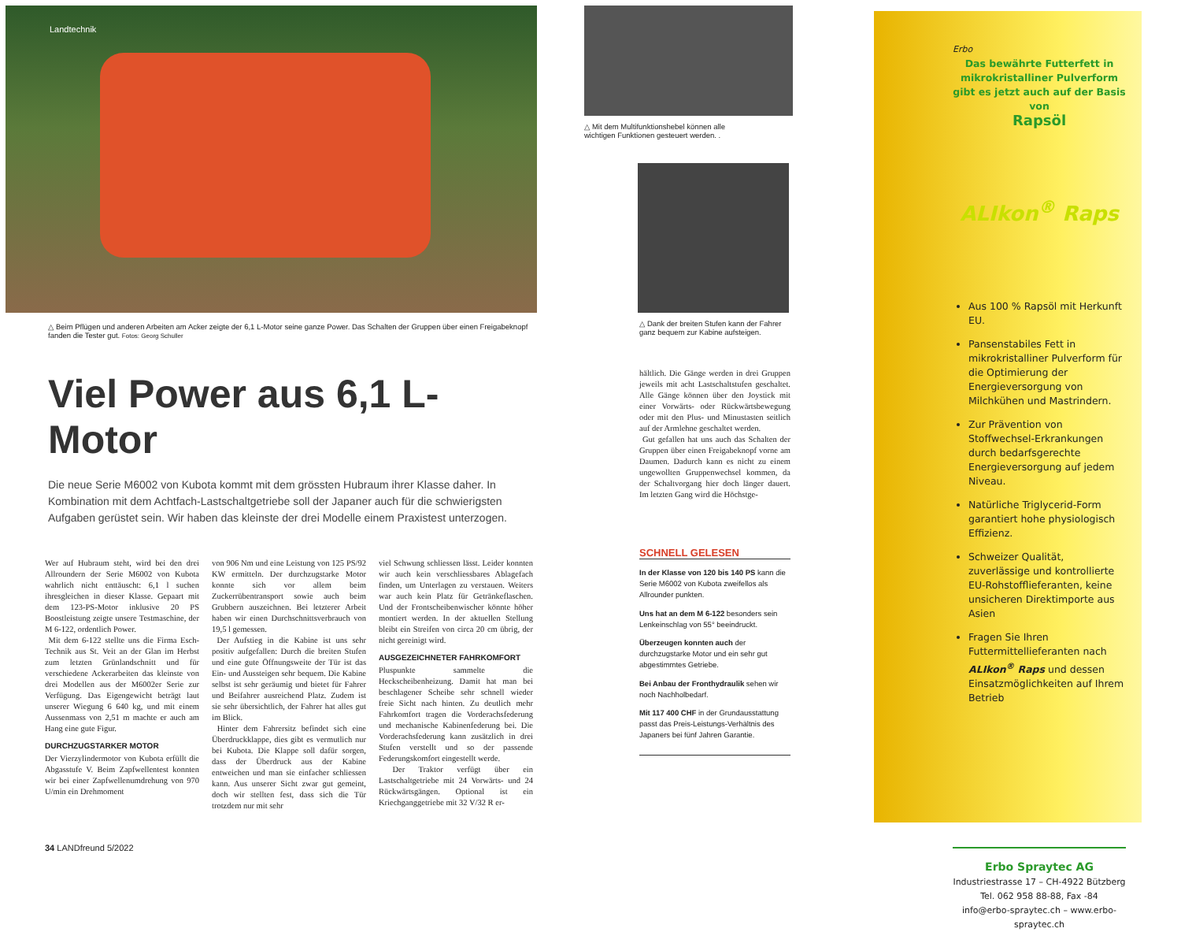Landtechnik
△ Beim Pflügen und anderen Arbeiten am Acker zeigte der 6,1 L-Motor seine ganze Power. Das Schalten der Gruppen über einen Freigabeknopf fanden die Tester gut. Fotos: Georg Schuller
Viel Power aus 6,1 L-Motor
Die neue Serie M6002 von Kubota kommt mit dem grössten Hubraum ihrer Klasse daher. In Kombination mit dem Achtfach-Lastschaltgetriebe soll der Japaner auch für die schwierigsten Aufgaben gerüstet sein. Wir haben das kleinste der drei Modelle einem Praxistest unterzogen.
Wer auf Hubraum steht, wird bei den drei Allroundern der Serie M6002 von Kubota wahrlich nicht enttäuscht: 6,1 l suchen ihresgleichen in dieser Klasse. Gepaart mit dem 123-PS-Motor inklusive 20 PS Boostleistung zeigte unsere Testmaschine, der M 6-122, ordentlich Power.
Mit dem 6-122 stellte uns die Firma Esch-Technik aus St. Veit an der Glan im Herbst zum letzten Grünlandschnitt und für verschiedene Ackerarbeiten das kleinste von drei Modellen aus der M6002er Serie zur Verfügung. Das Eigengewicht beträgt laut unserer Wiegung 6 640 kg, und mit einem Aussenmass von 2,51 m machte er auch am Hang eine gute Figur.
DURCHZUGSTARKER MOTOR
Der Vierzylindermotor von Kubota erfüllt die Abgasstufe V. Beim Zapfwellentest konnten wir bei einer Zapfwellenumdrehung von 970 U/min ein Drehmoment
von 906 Nm und eine Leistung von 125 PS/92 KW ermitteln. Der durchzugstarke Motor konnte sich vor allem beim Zuckerrübentransport sowie auch beim Grubbern auszeichnen. Bei letzterer Arbeit haben wir einen Durchschnittsverbrauch von 19,5 l gemessen.
Der Aufstieg in die Kabine ist uns sehr positiv aufgefallen: Durch die breiten Stufen und eine gute Öffnungsweite der Tür ist das Ein- und Aussteigen sehr bequem. Die Kabine selbst ist sehr geräumig und bietet für Fahrer und Beifahrer ausreichend Platz. Zudem ist sie sehr übersichtlich, der Fahrer hat alles gut im Blick.
Hinter dem Fahrersitz befindet sich eine Überdruckklappe, dies gibt es vermutlich nur bei Kubota. Die Klappe soll dafür sorgen, dass der Überdruck aus der Kabine entweichen und man sie einfacher schliessen kann. Aus unserer Sicht zwar gut gemeint, doch wir stellten fest, dass sich die Tür trotzdem nur mit sehr
viel Schwung schliessen lässt. Leider konnten wir auch kein verschliessbares Ablagefach finden, um Unterlagen zu verstauen. Weiters war auch kein Platz für Getränkeflaschen. Und der Frontscheibenwischer könnte höher montiert werden. In der aktuellen Stellung bleibt ein Streifen von circa 20 cm übrig, der nicht gereinigt wird.
AUSGEZEICHNETER FAHRKOMFORT
Pluspunkte sammelte die Heckscheibenheizung. Damit hat man bei beschlagener Scheibe sehr schnell wieder freie Sicht nach hinten. Zu deutlich mehr Fahrkomfort tragen die Vorderachsfederung und mechanische Kabinenfederung bei. Die Vorderachsfederung kann zusätzlich in drei Stufen verstellt und so der passende Federungskomfort eingestellt werde.
Der Traktor verfügt über ein Lastschaltgetriebe mit 24 Vorwärts- und 24 Rückwärtsgängen. Optional ist ein Kriechganggetriebe mit 32 V/32 R er-
34 LANDfreund 5/2022
△ Mit dem Multifunktionshebel können alle wichtigen Funktionen gesteuert werden. .
△ Dank der breiten Stufen kann der Fahrer ganz bequem zur Kabine aufsteigen.
hältlich. Die Gänge werden in drei Gruppen jeweils mit acht Lastschaltstufen geschaltet. Alle Gänge können über den Joystick mit einer Vorwärts- oder Rückwärtsbewegung oder mit den Plus- und Minustasten seitlich auf der Armlehne geschaltet werden.
Gut gefallen hat uns auch das Schalten der Gruppen über einen Freigabeknopf vorne am Daumen. Dadurch kann es nicht zu einem ungewollten Gruppenwechsel kommen, da der Schaltvorgang hier doch länger dauert. Im letzten Gang wird die Höchstge-
SCHNELL GELESEN
In der Klasse von 120 bis 140 PS kann die Serie M6002 von Kubota zweifellos als Allrounder punkten.
Uns hat an dem M 6-122 besonders sein Lenkeinschlag von 55° beeindruckt.
Überzeugen konnten auch der durchzugstarke Motor und ein sehr gut abgestimmtes Getriebe.
Bei Anbau der Fronthydraulik sehen wir noch Nachholbedarf.
Mit 117 400 CHF in der Grundausstattung passt das Preis-Leistungs-Verhältnis des Japaners bei fünf Jahren Garantie.
Erbo
Das bewährte Futterfett in mikrokristalliner Pulverform gibt es jetzt auch auf der Basis von
Rapsöl
ALIkon<sup>®</sup> Raps
Aus 100 % Rapsöl mit Herkunft EU.
Pansenstabiles Fett in mikrokristalliner Pulverform für die Optimierung der Energieversorgung von Milchkühen und Mastrindern.
Zur Prävention von Stoffwechsel-Erkrankungen durch bedarfsgerechte Energieversorgung auf jedem Niveau.
Natürliche Triglycerid-Form garantiert hohe physiologisch Effizienz.
Schweizer Qualität, zuverlässige und kontrollierte EU-Rohstofflieferanten, keine unsicheren Direktimporte aus Asien
Fragen Sie Ihren Futtermittellieferanten nach ALIkon<sup>®</sup> Raps und dessen Einsatzmöglichkeiten auf Ihrem Betrieb
Erbo Spraytec AG
Industriestrasse 17 – CH-4922 Bützberg
Tel. 062 958 88-88, Fax -84
info@erbo-spraytec.ch – www.erbo-spraytec.ch